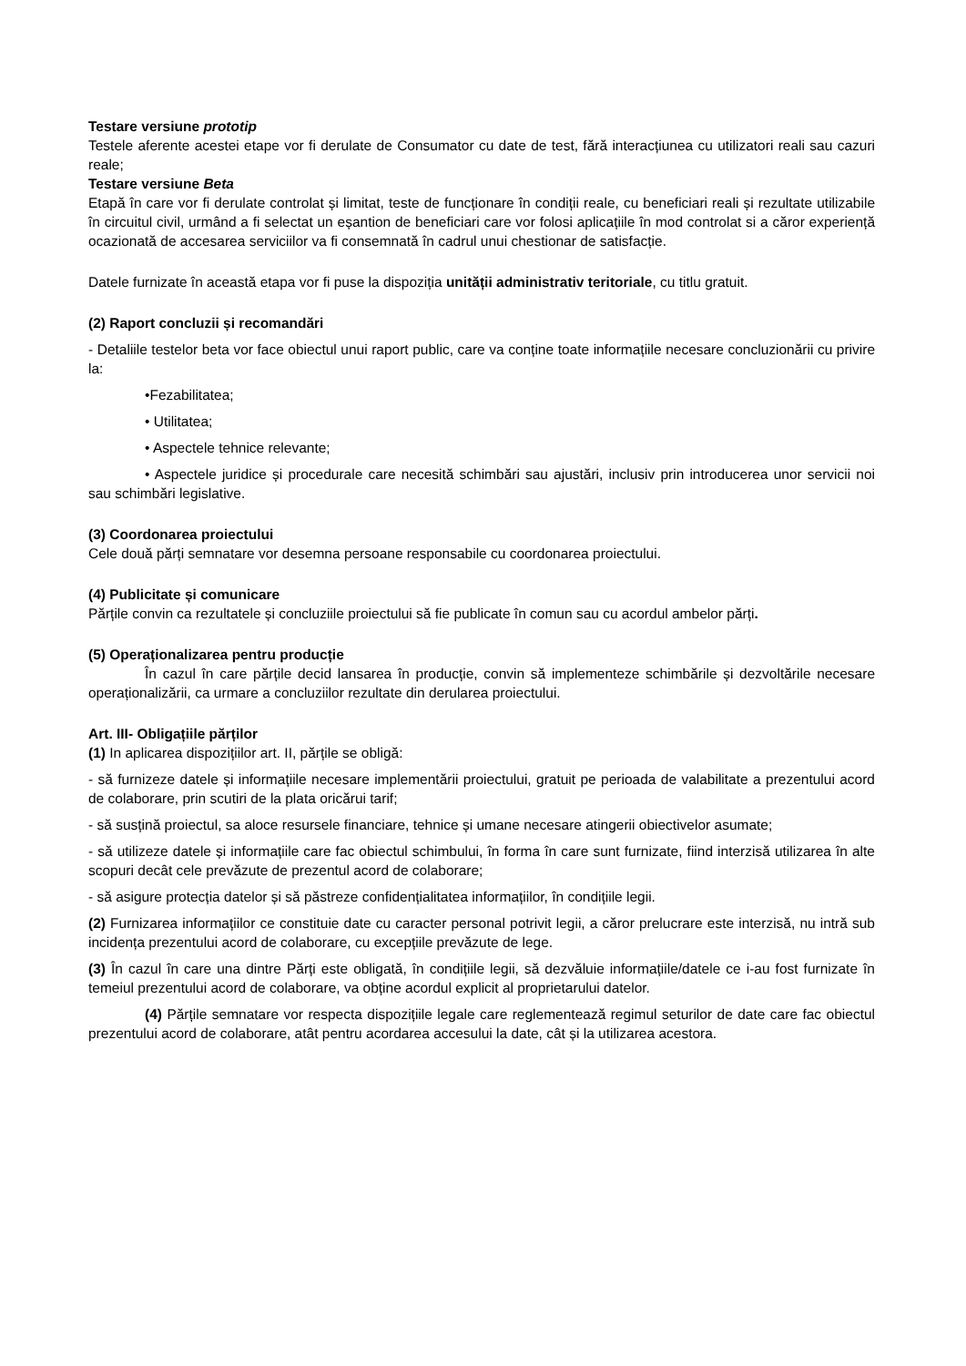Testare versiune prototip
Testele aferente acestei etape vor fi derulate de Consumator cu date de test, fără interacțiunea cu utilizatori reali sau cazuri reale;
Testare versiune Beta
Etapă în care vor fi derulate controlat și limitat, teste de funcționare în condiții reale, cu beneficiari reali și rezultate utilizabile în circuitul civil, urmând a fi selectat un eșantion de beneficiari care vor folosi aplicațiile în mod controlat si a căror experiență ocazionată de accesarea serviciilor va fi consemnată în cadrul unui chestionar de satisfacție.
Datele furnizate în această etapa vor fi puse la dispoziția unității administrativ teritoriale, cu titlu gratuit.
(2) Raport concluzii și recomandări
- Detaliile testelor beta vor face obiectul unui raport public, care va conține toate informațiile necesare concluzionării cu privire la:
•Fezabilitatea;
• Utilitatea;
• Aspectele tehnice relevante;
• Aspectele juridice și procedurale care necesită schimbări sau ajustări, inclusiv prin introducerea unor servicii noi sau schimbări legislative.
(3) Coordonarea proiectului
Cele două părți semnatare vor desemna persoane responsabile cu coordonarea proiectului.
(4) Publicitate și comunicare
Părțile convin ca rezultatele și concluziile proiectului să fie publicate în comun sau cu acordul ambelor părți.
(5) Operaționalizarea pentru producție
În cazul în care părțile decid lansarea în producție, convin să implementeze schimbările și dezvoltările necesare operaționalizării, ca urmare a concluziilor rezultate din derularea proiectului.
Art. III- Obligațiile părților
(1) In aplicarea dispozițiilor art. II, părțile se obligă:
- să furnizeze datele și informațiile necesare implementării proiectului, gratuit pe perioada de valabilitate a prezentului acord de colaborare, prin scutiri de la plata oricărui tarif;
- să susțină proiectul, sa aloce resursele financiare, tehnice și umane necesare atingerii obiectivelor asumate;
- să utilizeze datele și informațiile care fac obiectul schimbului, în forma în care sunt furnizate, fiind interzisă utilizarea în alte scopuri decât cele prevăzute de prezentul acord de colaborare;
- să asigure protecția datelor și să păstreze confidențialitatea informațiilor, în condițiile legii.
(2) Furnizarea informațiilor ce constituie date cu caracter personal potrivit legii, a căror prelucrare este interzisă, nu intră sub incidența prezentului acord de colaborare, cu excepțiile prevăzute de lege.
(3) În cazul în care una dintre Părți este obligată, în condițiile legii, să dezvăluie informațiile/datele ce i-au fost furnizate în temeiul prezentului acord de colaborare, va obține acordul explicit al proprietarului datelor.
(4) Părțile semnatare vor respecta dispozițiile legale care reglementează regimul seturilor de date care fac obiectul prezentului acord de colaborare, atât pentru acordarea accesului la date, cât și la utilizarea acestora.